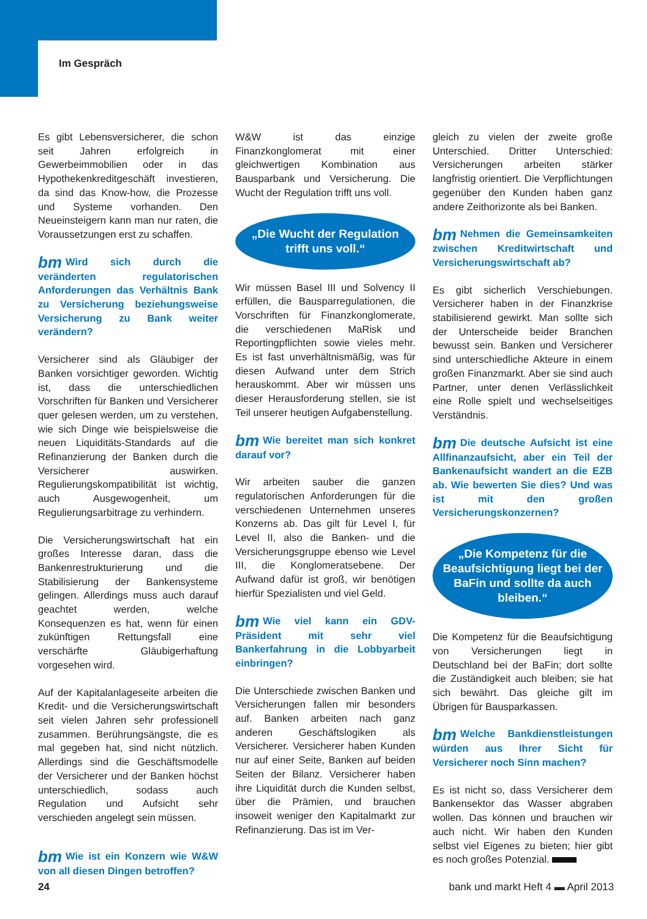Im Gespräch
Es gibt Lebensversicherer, die schon seit Jahren erfolgreich in Gewerbeimmobilien oder in das Hypothekenkreditgeschäft investieren, da sind das Know-how, die Prozesse und Systeme vorhanden. Den Neueinsteigern kann man nur raten, die Voraussetzungen erst zu schaffen.
bm Wird sich durch die veränderten regulatorischen Anforderungen das Verhältnis Bank zu Versicherung beziehungsweise Versicherung zu Bank weiter verändern?
Versicherer sind als Gläubiger der Banken vorsichtiger geworden. Wichtig ist, dass die unterschiedlichen Vorschriften für Banken und Versicherer quer gelesen werden, um zu verstehen, wie sich Dinge wie beispielsweise die neuen Liquiditäts-Standards auf die Refinanzierung der Banken durch die Versicherer auswirken. Regulierungskompatibilität ist wichtig, auch Ausgewogenheit, um Regulierungsarbitrage zu verhindern.
Die Versicherungswirtschaft hat ein großes Interesse daran, dass die Bankenrestrukturierung und die Stabilisierung der Bankensysteme gelingen. Allerdings muss auch darauf geachtet werden, welche Konsequenzen es hat, wenn für einen zukünftigen Rettungsfall eine verschärfte Gläubigerhaftung vorgesehen wird.
Auf der Kapitalanlageseite arbeiten die Kredit- und die Versicherungswirtschaft seit vielen Jahren sehr professionell zusammen. Berührungsängste, die es mal gegeben hat, sind nicht nützlich. Allerdings sind die Geschäftsmodelle der Versicherer und der Banken höchst unterschiedlich, sodass auch Regulation und Aufsicht sehr verschieden angelegt sein müssen.
bm Wie ist ein Konzern wie W&W von all diesen Dingen betroffen?
W&W ist das einzige Finanzkonglomerat mit einer gleichwertigen Kombination aus Bausparbank und Versicherung. Die Wucht der Regulation trifft uns voll.
„Die Wucht der Regulation trifft uns voll.“
Wir müssen Basel III und Solvency II erfüllen, die Bausparregulationen, die Vorschriften für Finanzkonglomerate, die verschiedenen MaRisk und Reportingpflichten sowie vieles mehr. Es ist fast unverhältnismäßig, was für diesen Aufwand unter dem Strich herauskommt. Aber wir müssen uns dieser Herausforderung stellen, sie ist Teil unserer heutigen Aufgabenstellung.
bm Wie bereitet man sich konkret darauf vor?
Wir arbeiten sauber die ganzen regulatorischen Anforderungen für die verschiedenen Unternehmen unseres Konzerns ab. Das gilt für Level I, für Level II, also die Banken- und die Versicherungsgruppe ebenso wie Level III, die Konglomeratsebene. Der Aufwand dafür ist groß, wir benötigen hierfür Spezialisten und viel Geld.
bm Wie viel kann ein GDV-Präsident mit sehr viel Bankerfahrung in die Lobbyarbeit einbringen?
Die Unterschiede zwischen Banken und Versicherungen fallen mir besonders auf. Banken arbeiten nach ganz anderen Geschäftslogiken als Versicherer. Versicherer haben Kunden nur auf einer Seite, Banken auf beiden Seiten der Bilanz. Versicherer haben ihre Liquidität durch die Kunden selbst, über die Prämien, und brauchen insoweit weniger den Kapitalmarkt zur Refinanzierung. Das ist im Ver-
gleich zu vielen der zweite große Unterschied. Dritter Unterschied: Versicherungen arbeiten stärker langfristig orientiert. Die Verpflichtungen gegenüber den Kunden haben ganz andere Zeithorizonte als bei Banken.
bm Nehmen die Gemeinsamkeiten zwischen Kreditwirtschaft und Versicherungswirtschaft ab?
Es gibt sicherlich Verschiebungen. Versicherer haben in der Finanzkrise stabilisierend gewirkt. Man sollte sich der Unterscheide beider Branchen bewusst sein. Banken und Versicherer sind unterschiedliche Akteure in einem großen Finanzmarkt. Aber sie sind auch Partner, unter denen Verlässlichkeit eine Rolle spielt und wechselseitiges Verständnis.
bm Die deutsche Aufsicht ist eine Allfinanzaufsicht, aber ein Teil der Bankenaufsicht wandert an die EZB ab. Wie bewerten Sie dies? Und was ist mit den großen Versicherungskonzernen?
„Die Kompetenz für die Beaufsichtigung liegt bei der BaFin und sollte da auch bleiben.“
Die Kompetenz für die Beaufsichtigung von Versicherungen liegt in Deutschland bei der BaFin; dort sollte die Zuständigkeit auch bleiben; sie hat sich bewährt. Das gleiche gilt im Übrigen für Bausparkassen.
bm Welche Bankdienstleistungen würden aus Ihrer Sicht für Versicherer noch Sinn machen?
Es ist nicht so, dass Versicherer dem Bankensektor das Wasser abgraben wollen. Das können und brauchen wir auch nicht. Wir haben den Kunden selbst viel Eigenes zu bieten; hier gibt es noch großes Potenzial.
24 bank und markt Heft 4 ▬ April 2013